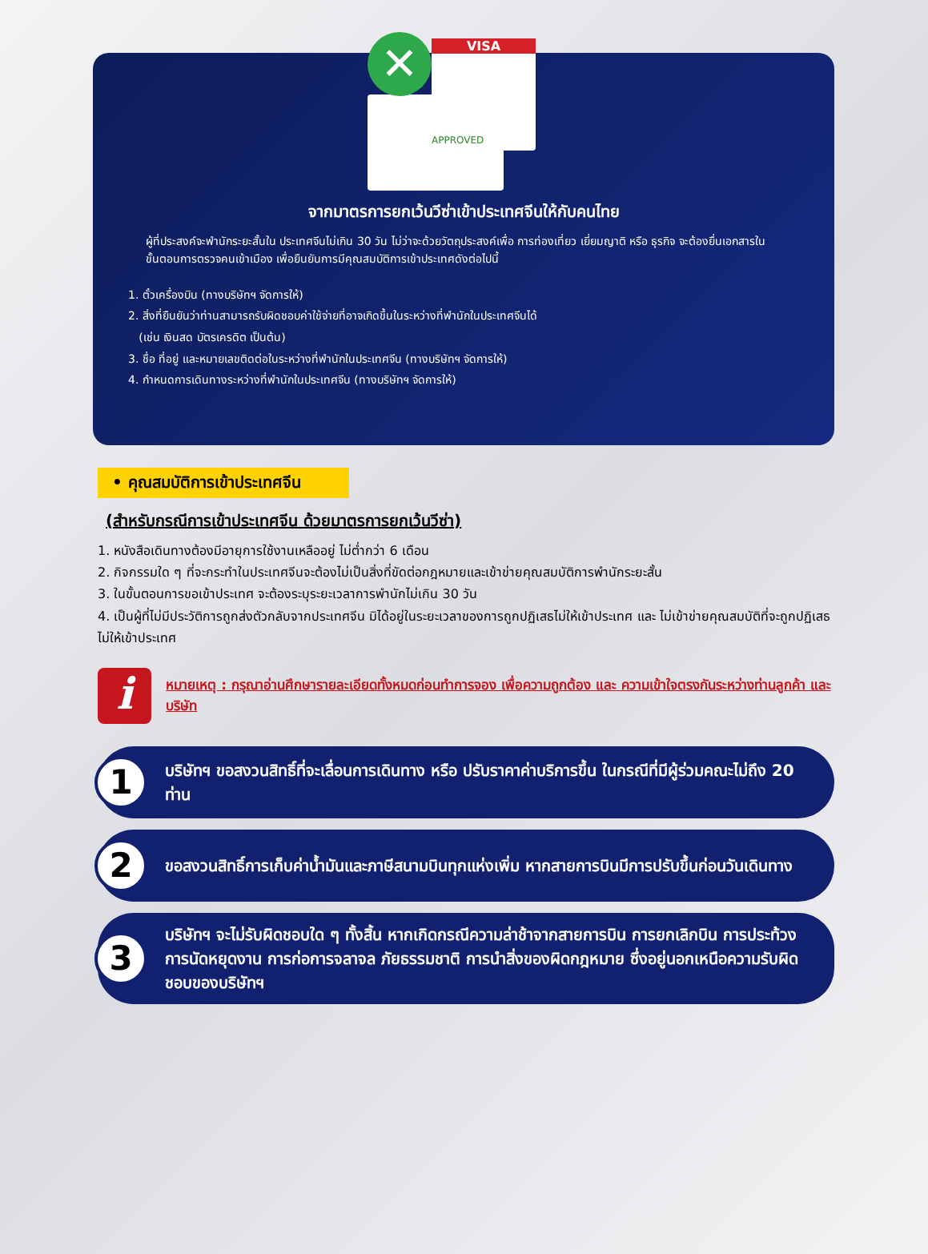VISA
APPROVED
✕
จากมาตรการยกเว้นวีซ่าเข้าประเทศจีนให้กับคนไทย
ผู้ที่ประสงค์จะพำนักระยะสั้นใน ประเทศจีนไม่เกิน 30 วัน ไม่ว่าจะด้วยวัตถุประสงค์เพื่อ การท่องเที่ยว เยี่ยมญาติ หรือ ธุรกิจ จะต้องยื่นเอกสารในขั้นตอนการตรวจคนเข้าเมือง เพื่อยืนยันการมีคุณสมบัติการเข้าประเทศดังต่อไปนี้
1. ตั๋วเครื่องบิน (ทางบริษัทฯ จัดการให้)
2. สิ่งที่ยืนยันว่าท่านสามารถรับผิดชอบค่าใช้จ่ายที่อาจเกิดขึ้นในระหว่างที่พำนักในประเทศจีนได้
(เช่น เงินสด บัตรเครดิต เป็นต้น)
3. ชื่อ ที่อยู่ และหมายเลขติดต่อในระหว่างที่พำนักในประเทศจีน (ทางบริษัทฯ จัดการให้)
4. กำหนดการเดินทางระหว่างที่พำนักในประเทศจีน (ทางบริษัทฯ จัดการให้)
• คุณสมบัติการเข้าประเทศจีน
(สำหรับกรณีการเข้าประเทศจีน ด้วยมาตรการยกเว้นวีซ่า)
1. หนังสือเดินทางต้องมีอายุการใช้งานเหลืออยู่ ไม่ต่ำกว่า 6 เดือน
2. กิจกรรมใด ๆ ที่จะกระทำในประเทศจีนจะต้องไม่เป็นสิ่งที่ขัดต่อกฎหมายและเข้าข่ายคุณสมบัติการพำนักระยะสั้น
3. ในขั้นตอนการขอเข้าประเทศ จะต้องระบุระยะเวลาการพำนักไม่เกิน 30 วัน
4. เป็นผู้ที่ไม่มีประวัติการถูกส่งตัวกลับจากประเทศจีน มิได้อยู่ในระยะเวลาของการถูกปฏิเสธไม่ให้เข้าประเทศ และ ไม่เข้าข่ายคุณสมบัติที่จะถูกปฏิเสธไม่ให้เข้าประเทศ
i
หมายเหตุ : กรุณาอ่านศึกษารายละเอียดทั้งหมดก่อนทำการจอง เพื่อความถูกต้อง และ ความเข้าใจตรงกันระหว่างท่านลูกค้า และบริษัท
1
บริษัทฯ ขอสงวนสิทธิ์ที่จะเลื่อนการเดินทาง หรือ ปรับราคาค่าบริการขึ้น ในกรณีที่มีผู้ร่วมคณะไม่ถึง 20 ท่าน
2
ขอสงวนสิทธิ์การเก็บค่าน้ำมันและภาษีสนามบินทุกแห่งเพิ่ม หากสายการบินมีการปรับขึ้นก่อนวันเดินทาง
3
บริษัทฯ จะไม่รับผิดชอบใด ๆ ทั้งสิ้น หากเกิดกรณีความล่าช้าจากสายการบิน การยกเลิกบิน การประท้วง การนัดหยุดงาน การก่อการจลาจล ภัยธรรมชาติ การนำสิ่งของผิดกฎหมาย ซึ่งอยู่นอกเหนือความรับผิดชอบของบริษัทฯ